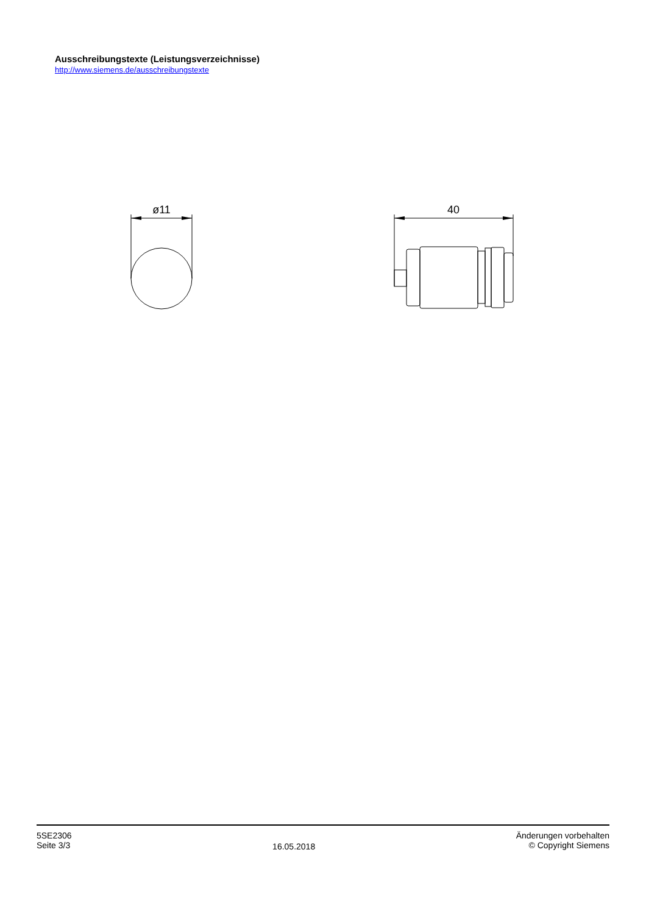Ausschreibungstexte (Leistungsverzeichnisse)
http://www.siemens.de/ausschreibungstexte
ø11
40
5SE2306
Seite 3/3
16.05.2018
Änderungen vorbehalten
© Copyright Siemens